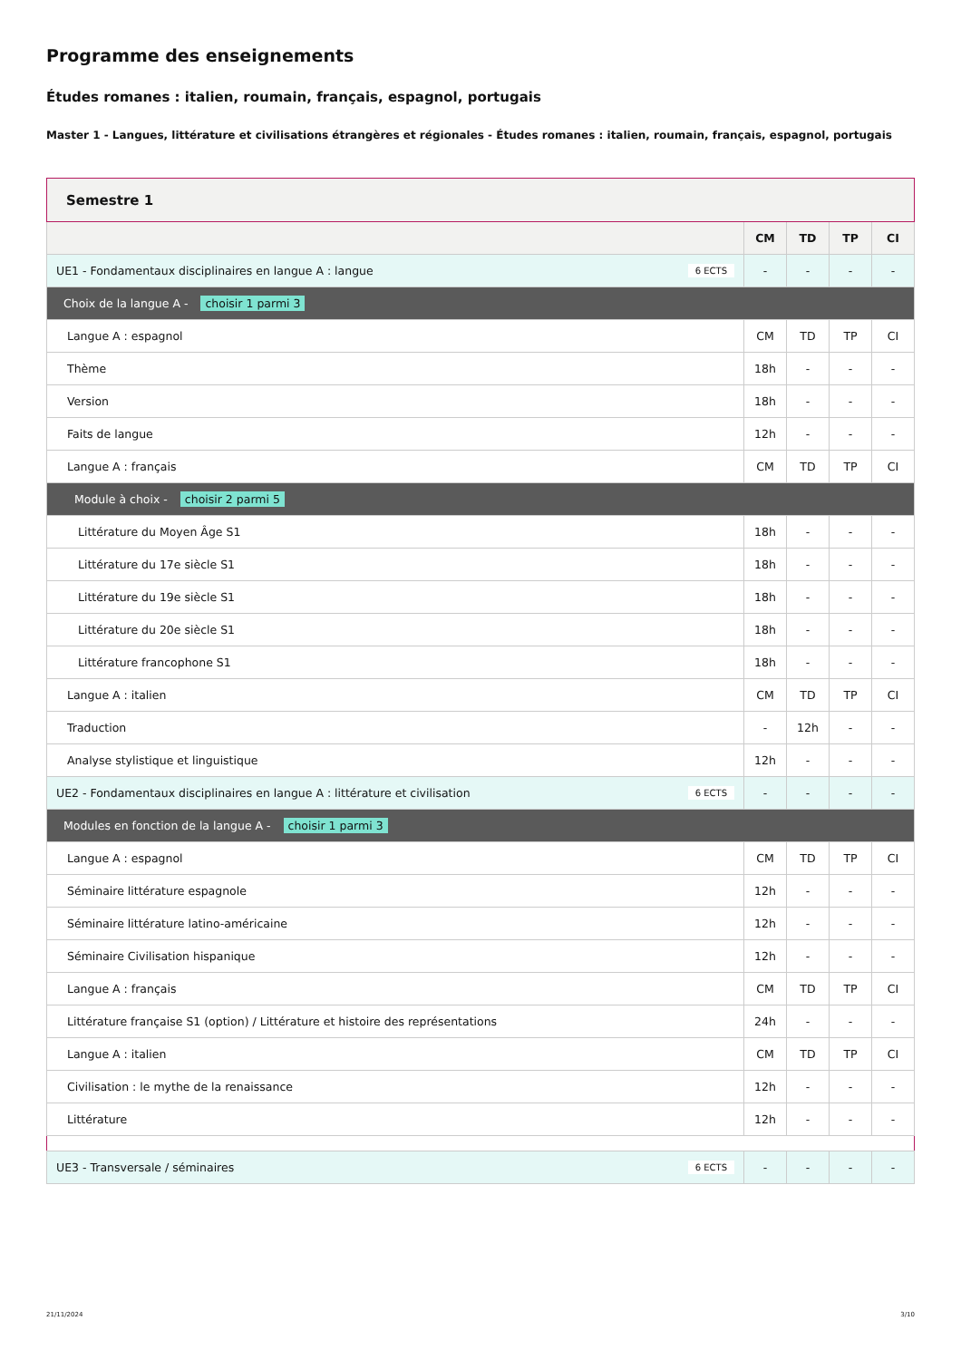Programme des enseignements
Études romanes : italien, roumain, français, espagnol, portugais
Master 1 - Langues, littérature et civilisations étrangères et régionales - Études romanes : italien, roumain, français, espagnol, portugais
| Semestre 1 | | | | |
| | CM | TD | TP | CI |
| UE1 - Fondamentaux disciplinaires en langue A : langue 6 ECTS | - | - | - | - |
| Choix de la langue A - choisir 1 parmi 3 | | | | |
| Langue A : espagnol | CM | TD | TP | CI |
| Thème | 18h | - | - | - |
| Version | 18h | - | - | - |
| Faits de langue | 12h | - | - | - |
| Langue A : français | CM | TD | TP | CI |
| Module à choix - choisir 2 parmi 5 | | | | |
| Littérature du Moyen Âge S1 | 18h | - | - | - |
| Littérature du 17e siècle S1 | 18h | - | - | - |
| Littérature du 19e siècle S1 | 18h | - | - | - |
| Littérature du 20e siècle S1 | 18h | - | - | - |
| Littérature francophone S1 | 18h | - | - | - |
| Langue A : italien | CM | TD | TP | CI |
| Traduction | - | 12h | - | - |
| Analyse stylistique et linguistique | 12h | - | - | - |
| UE2 - Fondamentaux disciplinaires en langue A : littérature et civilisation 6 ECTS | - | - | - | - |
| Modules en fonction de la langue A - choisir 1 parmi 3 | | | | |
| Langue A : espagnol | CM | TD | TP | CI |
| Séminaire littérature espagnole | 12h | - | - | - |
| Séminaire littérature latino-américaine | 12h | - | - | - |
| Séminaire Civilisation hispanique | 12h | - | - | - |
| Langue A : français | CM | TD | TP | CI |
| Littérature française S1 (option) / Littérature et histoire des représentations | 24h | - | - | - |
| Langue A : italien | CM | TD | TP | CI |
| Civilisation : le mythe de la renaissance | 12h | - | - | - |
| Littérature | 12h | - | - | - |
| UE3 - Transversale / séminaires 6 ECTS | - | - | - | - |
21/11/2024 3/10